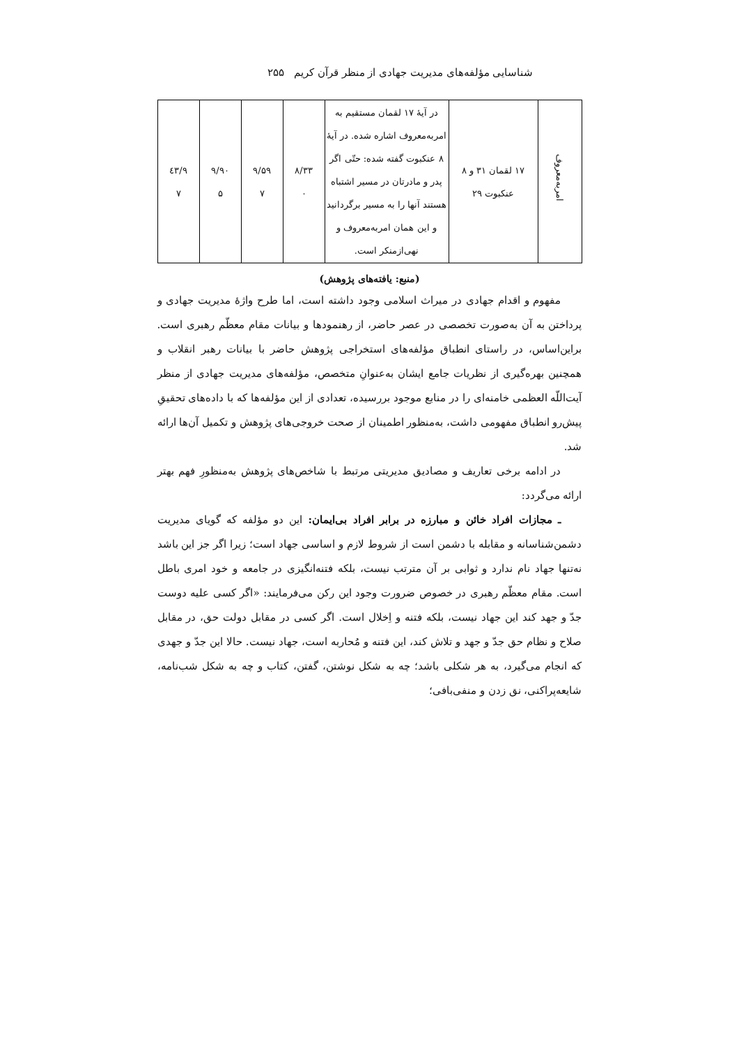شناسایی مؤلفه‌های مدیریت جهادی از منظر قرآن کریم ۲۵۵
| امربه‌معروف | ۱۷ لقمان ۳۱ و ۸ عنکبوت ۲۹ | در آیهٔ ۱۷ لقمان مستقیم به امربه‌معروف اشاره شده. در آیهٔ ۸ عنکبوت گفته شده: حتّی اگر پدر و مادرتان در مسیر اشتباه هستند آنها را به مسیر برگردانید و این همان امربه‌معروف و نهی‌ازمنکر است. | ۸/۳۳ ۰ | ۹/۵۹ ۷ | ۹/۹۰ ۵ | ۹/٤۳ ۷ |
(منبع: یافته‌های پژوهش)
مفهوم و اقدام جهادی در میراث اسلامی وجود داشته است، اما طرح واژهٔ مدیریت جهادی و پرداختن به آن به‌صورت تخصصی در عصر حاضر، از رهنمودها و بیانات مقام معظّم رهبری است. براین‌اساس، در راستای انطباق مؤلفه‌های استخراجی پژوهش حاضر با بیانات رهبر انقلاب و همچنین بهره‌گیری از نظریات جامع ایشان به‌عنوانِ متخصص، مؤلفه‌های مدیریت جهادی از منظر آیت‌اللّه العظمی خامنه‌ای را در منابع موجود بررسیده، تعدادی از این مؤلفه‌ها که با داده‌های تحقیقِ پیش‌رو انطباق مفهومی داشت، به‌منظور اطمینان از صحت خروجی‌های پژوهش و تکمیل آن‌ها ارائه شد.
در ادامه برخی تعاریف و مصادیق مدیریتی مرتبط با شاخص‌های پژوهش به‌منظورِ فهم بهتر ارائه می‌گردد:
ـ مجازات افراد خائن و مبارزه در برابر افراد بی‌ایمان: این دو مؤلفه که گویای مدیریت دشمن‌شناسانه و مقابله با دشمن است از شروط لازم و اساسی جهاد است؛ زیرا اگر جز این باشد نه‌تنها جهاد نام ندارد و ثوابی بر آن مترتب نیست، بلکه فتنه‌انگیزی در جامعه و خود امری باطل است. مقام معظّم رهبری در خصوص ضرورت وجود این رکن می‌فرمایند: «اگر کسی علیه دوست جدّ و جهد کند این جهاد نیست، بلکه فتنه و اِخلال است. اگر کسی در مقابل دولت حق، در مقابل صلاح و نظام حق جدّ و جهد و تلاش کند، این فتنه و مُحاربه است، جهاد نیست. حالا این جدّ و جهدی که انجام می‌گیرد، به هر شکلی باشد؛ چه به شکل نوشتن، گفتن، کتاب و چه به شکل شب‌نامه، شایعه‌پراکنی، نق زدن و منفی‌بافی؛